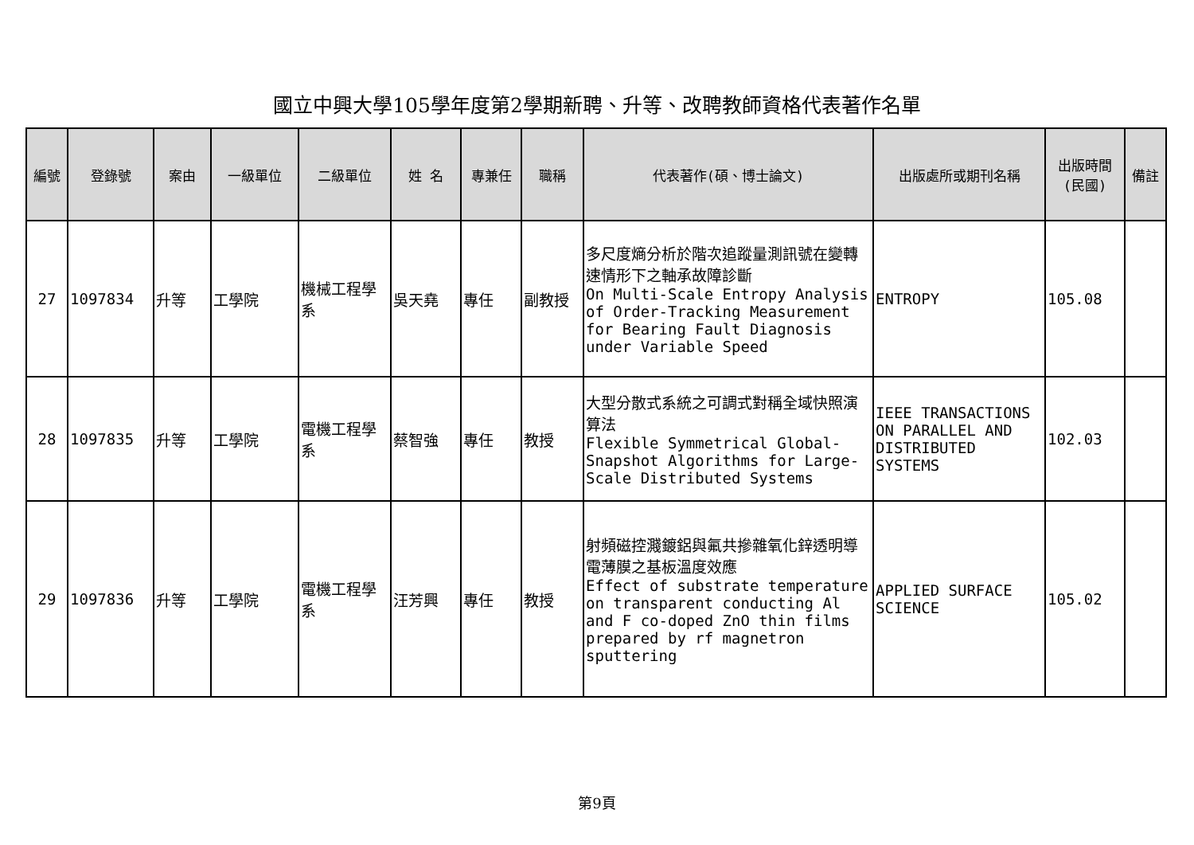國立中興大學105學年度第2學期新聘、升等、改聘教師資格代表著作名單
| 編號 | 登錄號 | 案由 | 一級單位 | 二級單位 | 姓 名 | 專兼任 | 職稱 | 代表著作(碩、博士論文) | 出版處所或期刊名稱 | 出版時間 (民國) | 備註 |
| --- | --- | --- | --- | --- | --- | --- | --- | --- | --- | --- | --- |
| 27 | 1097834 | 升等 | 工學院 | 機械工程學系 | 吳天堯 | 專任 | 副教授 | 多尺度熵分析於階次追蹤量測訊號在變轉速情形下之軸承故障診斷 On Multi-Scale Entropy Analysis of Order-Tracking Measurement for Bearing Fault Diagnosis under Variable Speed | ENTROPY | 105.08 | |
| 28 | 1097835 | 升等 | 工學院 | 電機工程學系 | 蔡智強 | 專任 | 教授 | 大型分散式系統之可調式對稱全域快照演算法 Flexible Symmetrical Global-Snapshot Algorithms for Large-Scale Distributed Systems | IEEE TRANSACTIONS ON PARALLEL AND DISTRIBUTED SYSTEMS | 102.03 | |
| 29 | 1097836 | 升等 | 工學院 | 電機工程學系 | 汪芳興 | 專任 | 教授 | 射頻磁控濺鍍鋁與氟共摻雜氧化鋅透明導電薄膜之基板溫度效應 Effect of substrate temperature on transparent conducting Al and F co-doped ZnO thin films prepared by rf magnetron sputtering | APPLIED SURFACE SCIENCE | 105.02 | |
第9頁